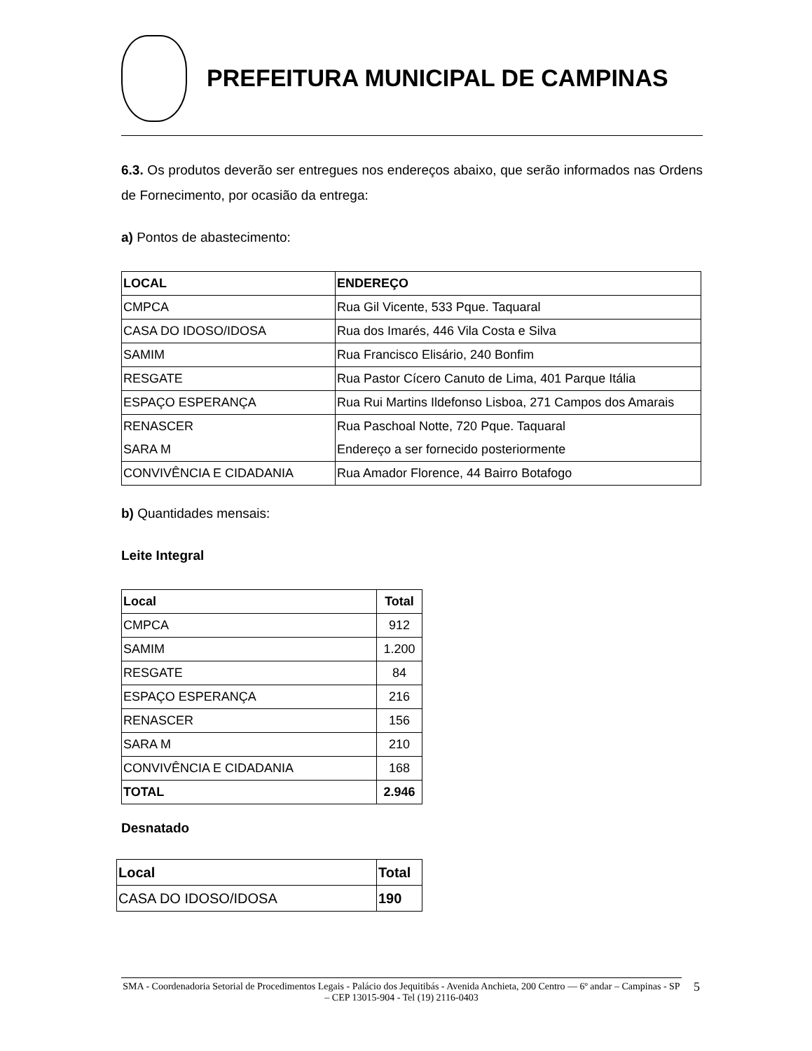PREFEITURA MUNICIPAL DE CAMPINAS
6.3. Os produtos deverão ser entregues nos endereços abaixo, que serão informados nas Ordens de Fornecimento, por ocasião da entrega:
a) Pontos de abastecimento:
| LOCAL | ENDEREÇO |
| --- | --- |
| CMPCA | Rua Gil Vicente, 533 Pque. Taquaral |
| CASA DO IDOSO/IDOSA | Rua dos Imarés, 446 Vila Costa e Silva |
| SAMIM | Rua Francisco Elisário, 240 Bonfim |
| RESGATE | Rua Pastor Cícero Canuto de Lima, 401 Parque Itália |
| ESPAÇO ESPERANÇA | Rua Rui Martins Ildefonso Lisboa, 271 Campos dos Amarais |
| RENASCER | Rua Paschoal Notte, 720 Pque. Taquaral |
| SARA M | Endereço a ser fornecido posteriormente |
| CONVIVÊNCIA E CIDADANIA | Rua Amador Florence, 44 Bairro Botafogo |
b) Quantidades mensais:
Leite Integral
| Local | Total |
| --- | --- |
| CMPCA | 912 |
| SAMIM | 1.200 |
| RESGATE | 84 |
| ESPAÇO ESPERANÇA | 216 |
| RENASCER | 156 |
| SARA M | 210 |
| CONVIVÊNCIA E CIDADANIA | 168 |
| TOTAL | 2.946 |
Desnatado
| Local | Total |
| --- | --- |
| CASA DO IDOSO/IDOSA | 190 |
SMA - Coordenadoria Setorial de Procedimentos Legais - Palácio dos Jequitibás - Avenida Anchieta, 200 Centro –– 6º andar – Campinas - SP – CEP 13015-904 - Tel (19) 2116-0403
5